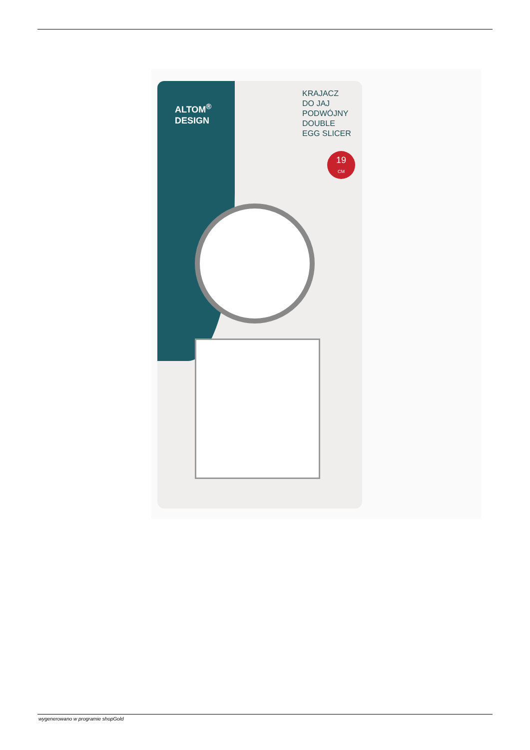ALTOM<sup>®</sup>
DESIGN
KRAJACZ
DO JAJ
PODWÓJNY
DOUBLE
EGG SLICER
19
CM
wygenerowano w programie shopGold